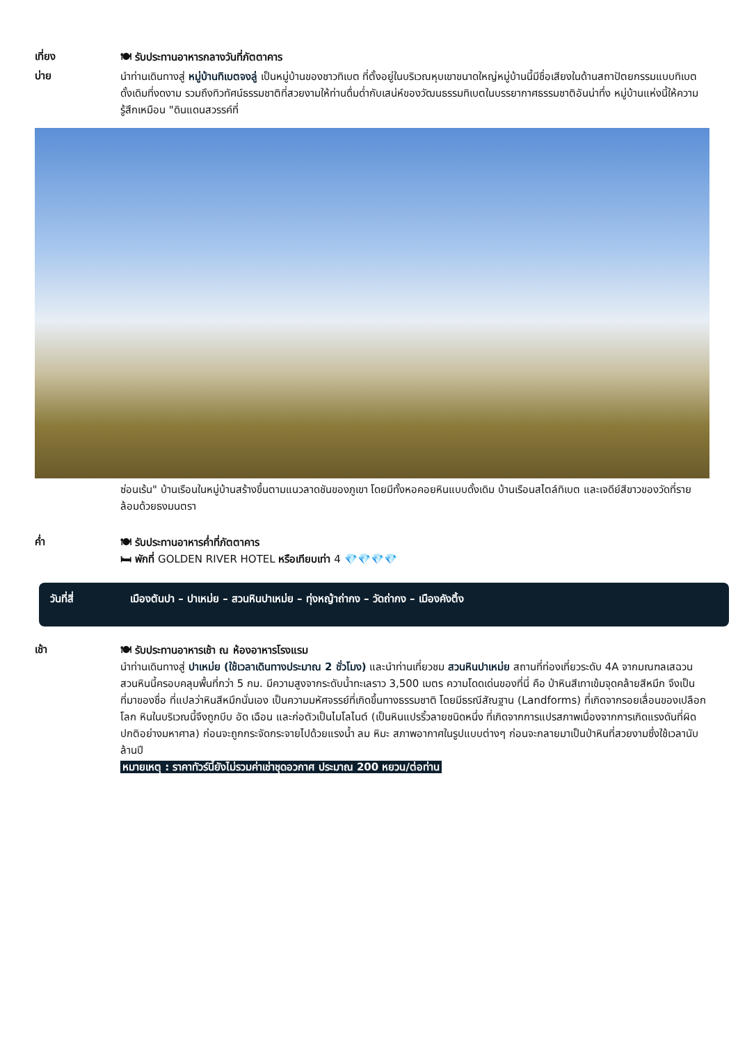เที่ยง
🍽 รับประทานอาหารกลางวันที่ภัตตาคาร
บ่าย
นำท่านเดินทางสู่ หมู่บ้านทิเบตจงลู่ เป็นหมู่บ้านของชาวทิเบต ที่ตั้งอยู่ในบริเวณหุบเขาขนาดใหญ่หมู่บ้านนี้มีชื่อเสียงในด้านสถาปัตยกรรมแบบทิเบตดั้งเดิมที่งดงาม รวมถึงทิวทัศน์ธรรมชาติที่สวยงามให้ท่านดื่มด่ำกับเสน่ห์ของวัฒนธรรมทิเบตในบรรยากาศธรรมชาติอันน่าทึ่ง หมู่บ้านแห่งนี้ให้ความรู้สึกเหมือน "ดินแดนสวรรค์ที่
ซ่อนเร้น" บ้านเรือนในหมู่บ้านสร้างขึ้นตามแนวลาดชันของภูเขา โดยมีทั้งหอคอยหินแบบดั้งเดิม บ้านเรือนสไตล์ทิเบต และเจดีย์สีขาวของวัดที่รายล้อมด้วยธงมนตรา
ค่ำ
🍽 รับประทานอาหารค่ำที่ภัตตาคาร
🛏 พักที่ GOLDEN RIVER HOTEL หรือเทียบเท่า 4 💎💎💎💎
วันที่สี่ เมืองตันปา – ปาเหม่ย – สวนหินปาเหม่ย – ทุ่งหญ้าถ่ากง – วัดถ่ากง – เมืองคังติ้ง
เช้า
🍽 รับประทานอาหารเช้า ณ ห้องอาหารโรงแรม
นำท่านเดินทางสู่ ปาเหม่ย (ใช้เวลาเดินทางประมาณ 2 ชั่วโมง) และนำท่านเที่ยวชม สวนหินปาเหม่ย สถานที่ท่องเที่ยวระดับ 4A จากมณฑลเสฉวน สวนหินนี้ครอบคลุมพื้นที่กว่า 5 กม. มีความสูงจากระดับน้ำทะเลราว 3,500 เมตร ความโดดเด่นของที่นี่ คือ ป่าหินสีเทาเข้มจุดคล้ายสีหมึก จึงเป็นที่มาของชื่อ ที่แปลว่าหินสีหมึกนั่นเอง เป็นความมหัศจรรย์ที่เกิดขึ้นทางธรรมชาติ โดยมีธรณีสัณฐาน (Landforms) ที่เกิดจากรอยเลื่อนของเปลือกโลก หินในบริเวณนี้จึงถูกบีบ อัด เฉือน และก่อตัวเป็นไมโลไนต์ (เป็นหินแปรริ้วลายชนิดหนึ่ง ที่เกิดจากการแปรสภาพเนื่องจากการเกิดแรงดันที่ผิดปกติอย่างมหาศาล) ก่อนจะถูกกระจัดกระจายไปด้วยแรงน้ำ ลม หิมะ สภาพอากาศในรูปแบบต่างๆ ก่อนจะกลายมาเป็นป่าหินที่สวยงามซึ่งใช้เวลานับล้านปี
หมายเหตุ : ราคาทัวร์นี้ยังไม่รวมค่าเช่าชุดอวกาศ ประมาณ 200 หยวน/ต่อท่าน